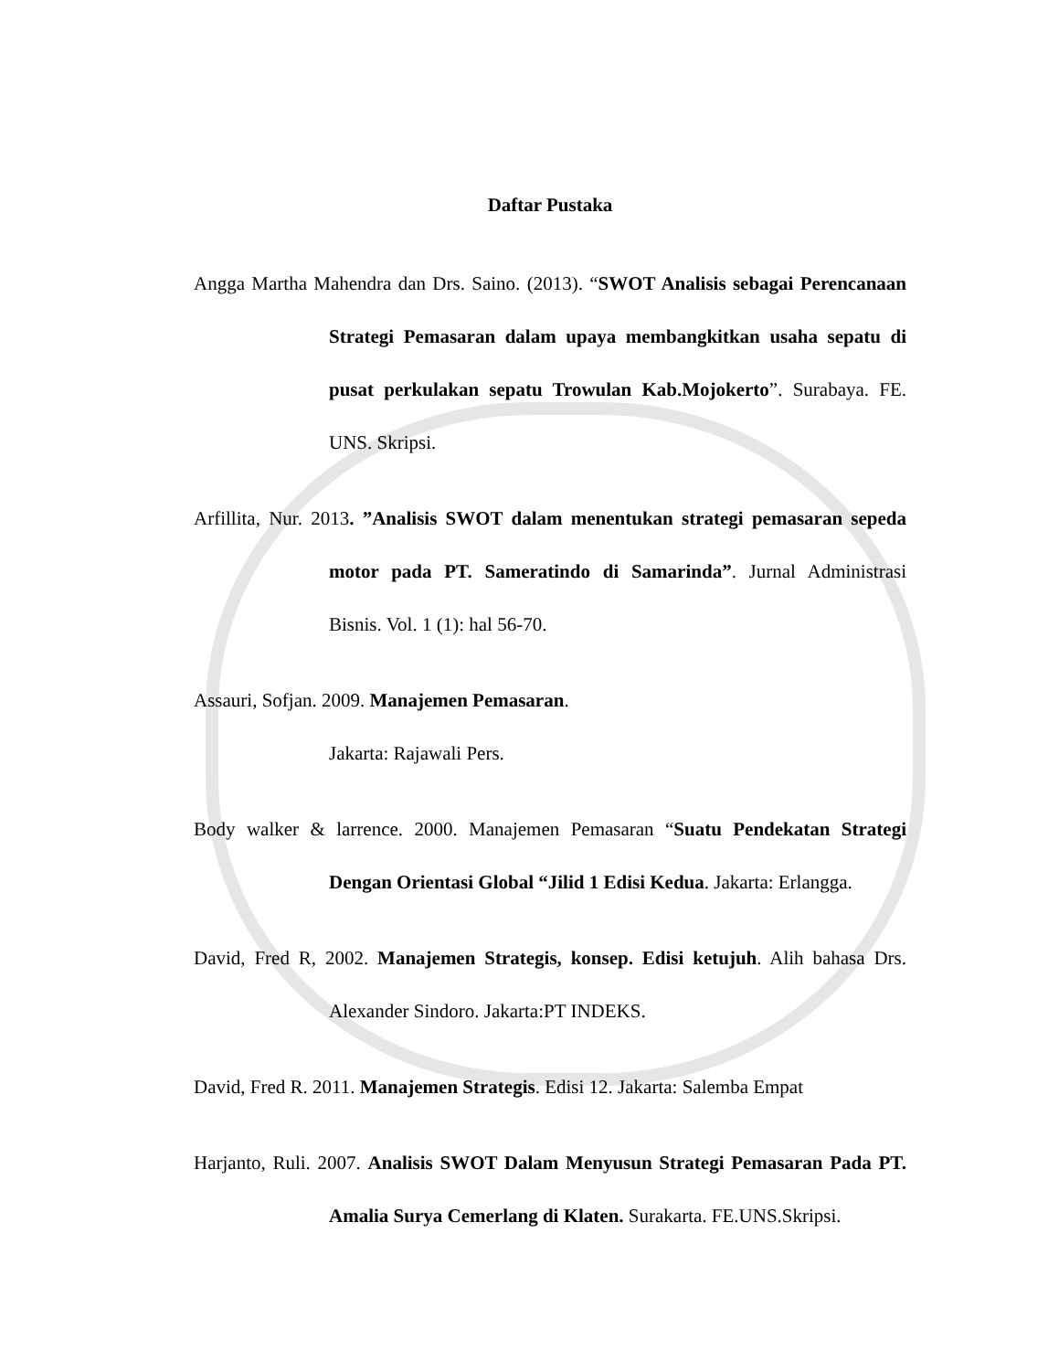Daftar Pustaka
Angga Martha Mahendra dan Drs. Saino. (2013). “SWOT Analisis sebagai Perencanaan Strategi Pemasaran dalam upaya membangkitkan usaha sepatu di pusat perkulakan sepatu Trowulan Kab.Mojokerto”. Surabaya. FE. UNS. Skripsi.
Arfillita, Nur. 2013. ”Analisis SWOT dalam menentukan strategi pemasaran sepeda motor pada PT. Sameratindo di Samarinda”. Jurnal Administrasi Bisnis. Vol. 1 (1): hal 56-70.
Assauri, Sofjan. 2009. Manajemen Pemasaran.
Jakarta: Rajawali Pers.
Body walker & larrence. 2000. Manajemen Pemasaran “Suatu Pendekatan Strategi Dengan Orientasi Global “Jilid 1 Edisi Kedua. Jakarta: Erlangga.
David, Fred R, 2002. Manajemen Strategis, konsep. Edisi ketujuh. Alih bahasa Drs. Alexander Sindoro. Jakarta:PT INDEKS.
David, Fred R. 2011. Manajemen Strategis. Edisi 12. Jakarta: Salemba Empat
Harjanto, Ruli. 2007. Analisis SWOT Dalam Menyusun Strategi Pemasaran Pada PT. Amalia Surya Cemerlang di Klaten. Surakarta. FE.UNS.Skripsi.